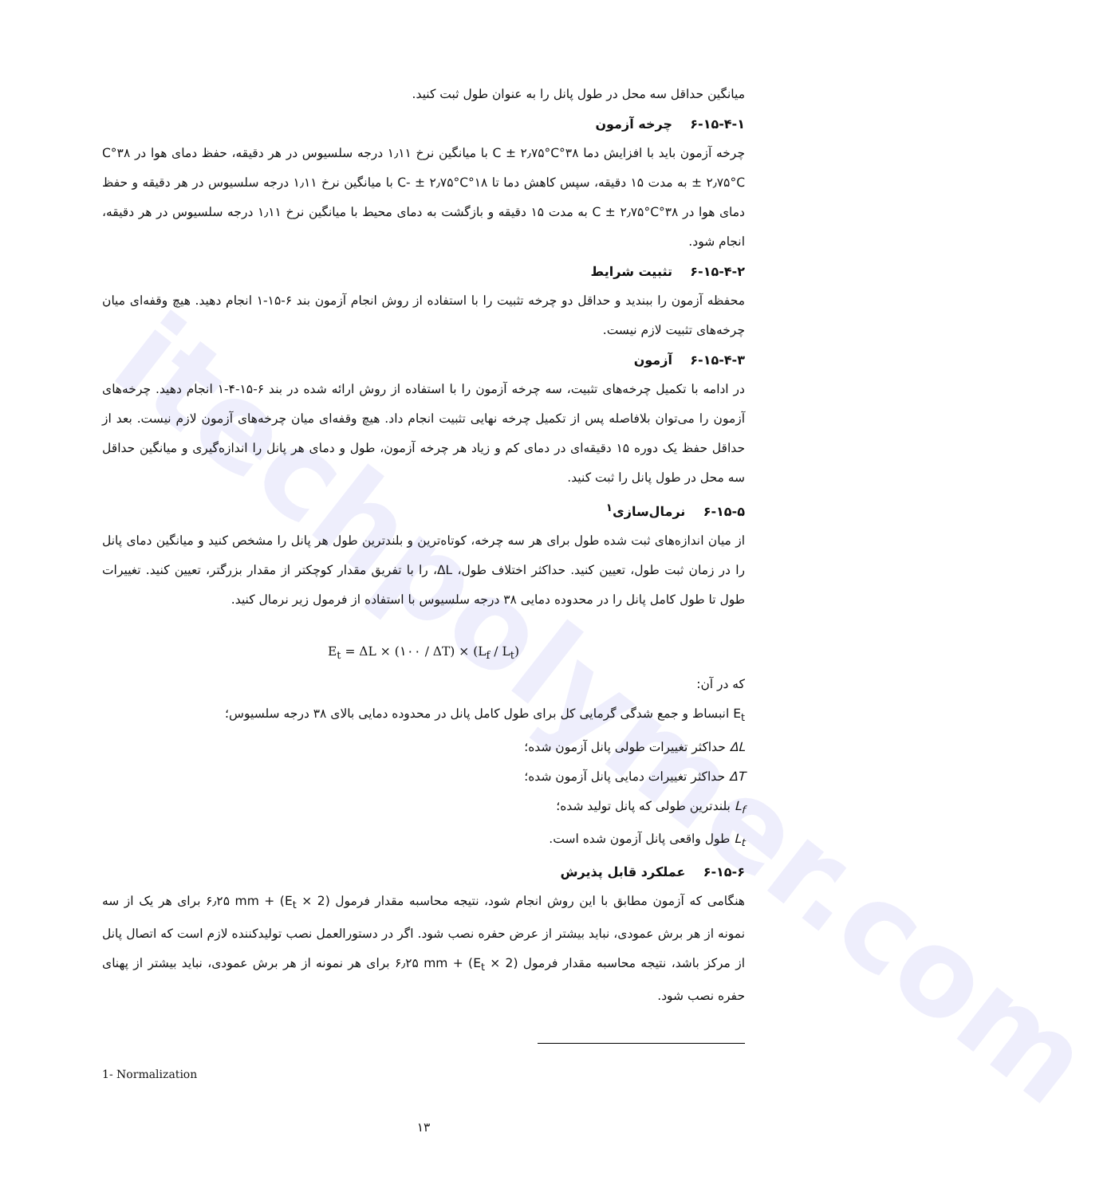itechpolymer.com
میانگین حداقل سه محل در طول پانل را به عنوان طول ثبت کنید.
۶-۱۵-۴-۱ چرخه آزمون
چرخه آزمون باید با افزایش دما ۳۸°C ± ۲٫۷۵°C با میانگین نرخ ۱٫۱۱ درجه سلسیوس در هر دقیقه، حفظ دمای هوا در ۳۸°C ± ۲٫۷۵°C به مدت ۱۵ دقیقه، سپس کاهش دما تا ۱۸°C- ± ۲٫۷۵°C با میانگین نرخ ۱٫۱۱ درجه سلسیوس در هر دقیقه و حفظ دمای هوا در ۳۸°C ± ۲٫۷۵°C به مدت ۱۵ دقیقه و بازگشت به دمای محیط با میانگین نرخ ۱٫۱۱ درجه سلسیوس در هر دقیقه، انجام شود.
۶-۱۵-۴-۲ تثبیت شرایط
محفظه آزمون را ببندید و حداقل دو چرخه تثبیت را با استفاده از روش انجام آزمون بند ۶-۱۵-۱ انجام دهید. هیچ وقفه‌ای میان چرخه‌های تثبیت لازم نیست.
۶-۱۵-۴-۳ آزمون
در ادامه با تکمیل چرخه‌های تثبیت، سه چرخه آزمون را با استفاده از روش ارائه شده در بند ۶-۱۵-۴-۱ انجام دهید. چرخه‌های آزمون را می‌توان بلافاصله پس از تکمیل چرخه نهایی تثبیت انجام داد. هیچ وقفه‌ای میان چرخه‌های آزمون لازم نیست. بعد از حداقل حفظ یک دوره ۱۵ دقیقه‌ای در دمای کم و زیاد هر چرخه آزمون، طول و دمای هر پانل را اندازه‌گیری و میانگین حداقل سه محل در طول پانل را ثبت کنید.
۶-۱۵-۵ نرمال‌سازی<sup>۱</sup>
از میان اندازه‌های ثبت شده طول برای هر سه چرخه، کوتاه‌ترین و بلندترین طول هر پانل را مشخص کنید و میانگین دمای پانل را در زمان ثبت طول، تعیین کنید. حداکثر اختلاف طول، ΔL، را با تفریق مقدار کوچکتر از مقدار بزرگتر، تعیین کنید. تغییرات طول تا طول کامل پانل را در محدوده دمایی ۳۸ درجه سلسیوس با استفاده از فرمول زیر نرمال کنید.
E<sub>t</sub> = ΔL × (۱۰۰ / ΔT) × (L<sub>f</sub> / L<sub>t</sub>)
که در آن:
E<sub>t</sub> انبساط و جمع شدگی گرمایی کل برای طول کامل پانل در محدوده دمایی بالای ۳۸ درجه سلسیوس؛
ΔL حداکثر تغییرات طولی پانل آزمون شده؛
ΔT حداکثر تغییرات دمایی پانل آزمون شده؛
L<sub>f</sub> بلندترین طولی که پانل تولید شده؛
L<sub>t</sub> طول واقعی پانل آزمون شده است.
۶-۱۵-۶ عملکرد قابل پذیرش
هنگامی که آزمون مطابق با این روش انجام شود، نتیجه محاسبه مقدار فرمول (E<sub>t</sub> × 2) + ۶٫۲۵ mm برای هر یک از سه نمونه از هر برش عمودی، نباید بیشتر از عرض حفره نصب شود. اگر در دستورالعمل نصب تولیدکننده لازم است که اتصال پانل از مرکز باشد، نتیجه محاسبه مقدار فرمول (E<sub>t</sub> × 2) + ۶٫۲۵ mm برای هر نمونه از هر برش عمودی، نباید بیشتر از پهنای حفره نصب شود.
1- Normalization
۱۳